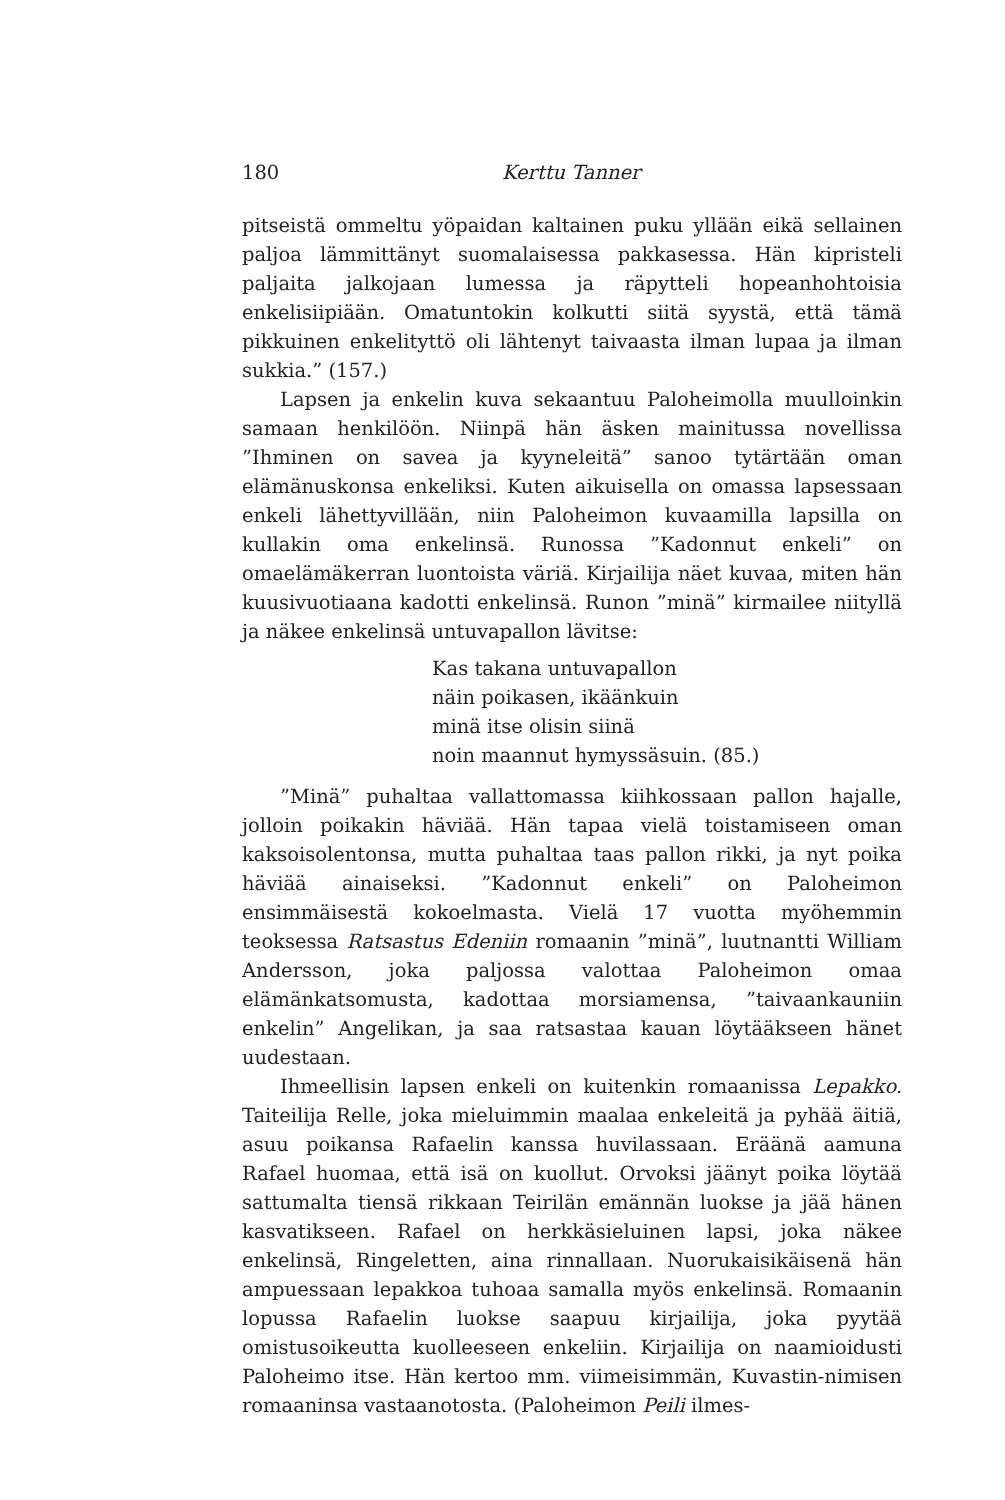180 Kerttu Tanner
pitseistä ommeltu yöpaidan kaltainen puku yllään eikä sellainen paljoa lämmittänyt suomalaisessa pakkasessa. Hän kipristeli paljaita jalkojaan lumessa ja räpytteli hopeanhohtoisia enkelisiipiään. Omatuntokin kolkutti siitä syystä, että tämä pikkuinen enkelityttö oli lähtenyt taivaasta ilman lupaa ja ilman sukkia.” (157.)
Lapsen ja enkelin kuva sekaantuu Paloheimolla muulloinkin samaan henkilöön. Niinpä hän äsken mainitussa novellissa ”Ihminen on savea ja kyyneleitä” sanoo tytärtään oman elämänuskonsa enkeliksi. Kuten aikuisella on omassa lapsessaan enkeli lähettyvillään, niin Paloheimon kuvaamilla lapsilla on kullakin oma enkelinsä. Runossa ”Kadonnut enkeli” on omaelämäkerran luontoista väriä. Kirjailija näet kuvaa, miten hän kuusivuotiaana kadotti enkelinsä. Runon ”minä” kirmailee niityllä ja näkee enkelinsä untuvapallon lävitse:
Kas takana untuvapallon
näin poikasen, ikäänkuin
minä itse olisin siinä
noin maannut hymyssäsuin. (85.)
”Minä” puhaltaa vallattomassa kiihkossaan pallon hajalle, jolloin poikakin häviää. Hän tapaa vielä toistamiseen oman kaksoisolentonsa, mutta puhaltaa taas pallon rikki, ja nyt poika häviää ainaiseksi. ”Kadonnut enkeli” on Paloheimon ensimmäisestä kokoelmasta. Vielä 17 vuotta myöhemmin teoksessa Ratsastus Edeniin romaanin ”minä”, luutnantti William Andersson, joka paljossa valottaa Paloheimon omaa elämänkatsomusta, kadottaa morsiamensa, ”taivaankauniin enkelin” Angelikan, ja saa ratsastaa kauan löytääkseen hänet uudestaan.
Ihmeellisin lapsen enkeli on kuitenkin romaanissa Lepakko. Taiteilija Relle, joka mieluimmin maalaa enkeleitä ja pyhää äitiä, asuu poikansa Rafaelin kanssa huvilassaan. Eräänä aamuna Rafael huomaa, että isä on kuollut. Orvoksi jäänyt poika löytää sattumalta tiensä rikkaan Teirilän emännän luokse ja jää hänen kasvatikseen. Rafael on herkkäsieluinen lapsi, joka näkee enkelinsä, Ringeletten, aina rinnallaan. Nuorukaisikäisenä hän ampuessaan lepakkoa tuhoaa samalla myös enkelinsä. Romaanin lopussa Rafaelin luokse saapuu kirjailija, joka pyytää omistusoikeutta kuolleeseen enkeliin. Kirjailija on naamioidusti Paloheimo itse. Hän kertoo mm. viimeisimmän, Kuvastin-nimisen romaaninsa vastaanotosta. (Paloheimon Peili ilmes-